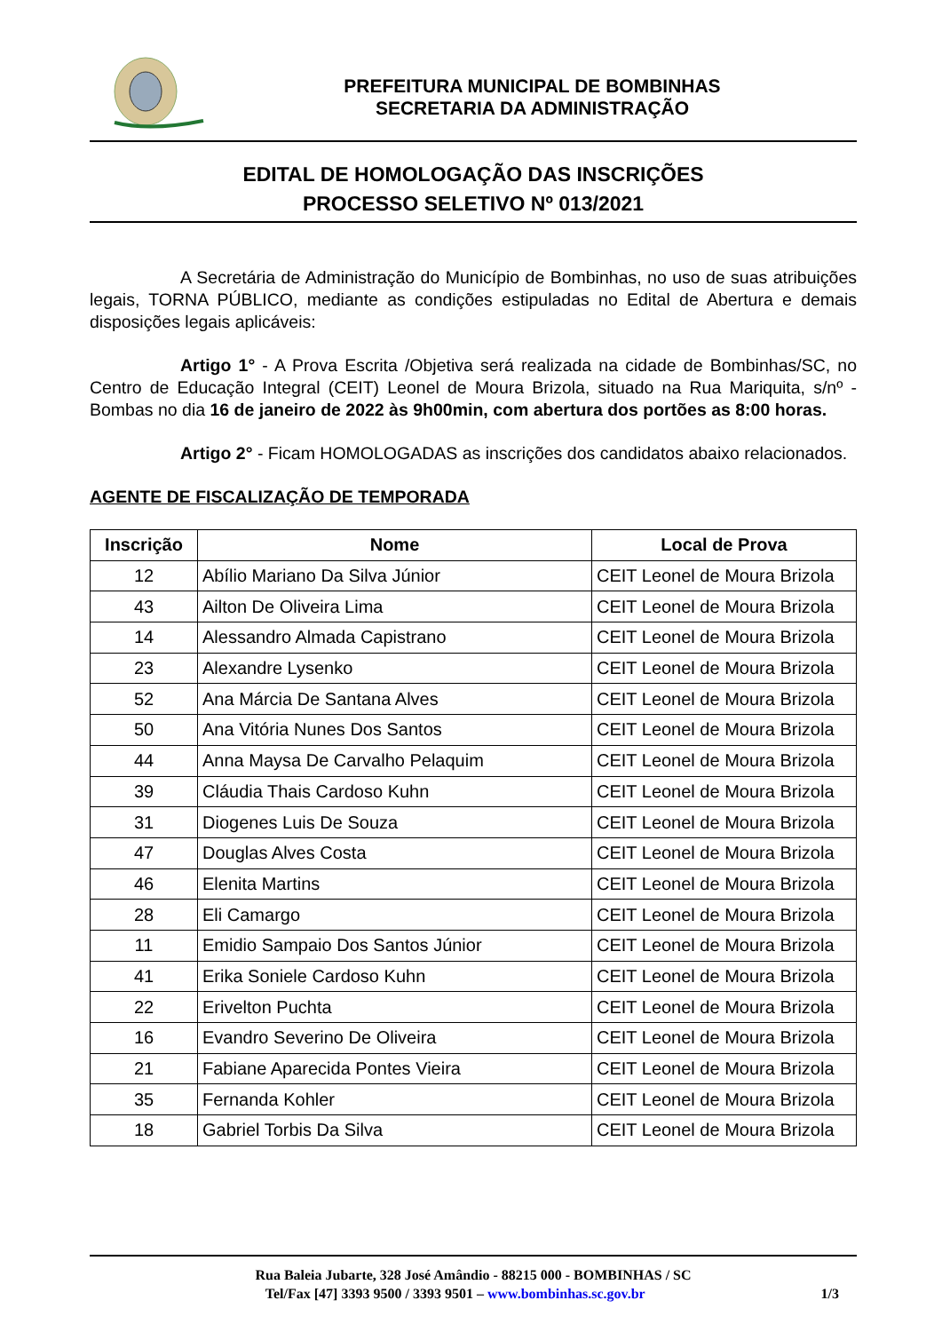PREFEITURA MUNICIPAL DE BOMBINHAS
SECRETARIA DA ADMINISTRAÇÃO
EDITAL DE HOMOLOGAÇÃO DAS INSCRIÇÕES
PROCESSO SELETIVO Nº 013/2021
A Secretária de Administração do Município de Bombinhas, no uso de suas atribuições legais, TORNA PÚBLICO, mediante as condições estipuladas no Edital de Abertura e demais disposições legais aplicáveis:
Artigo 1° - A Prova Escrita /Objetiva será realizada na cidade de Bombinhas/SC, no Centro de Educação Integral (CEIT) Leonel de Moura Brizola, situado na Rua Mariquita, s/nº - Bombas no dia 16 de janeiro de 2022 às 9h00min, com abertura dos portões as 8:00 horas.
Artigo 2° - Ficam HOMOLOGADAS as inscrições dos candidatos abaixo relacionados.
AGENTE DE FISCALIZAÇÃO DE TEMPORADA
| Inscrição | Nome | Local de Prova |
| --- | --- | --- |
| 12 | Abílio Mariano Da Silva Júnior | CEIT Leonel de Moura Brizola |
| 43 | Ailton De Oliveira Lima | CEIT Leonel de Moura Brizola |
| 14 | Alessandro Almada Capistrano | CEIT Leonel de Moura Brizola |
| 23 | Alexandre Lysenko | CEIT Leonel de Moura Brizola |
| 52 | Ana Márcia De Santana Alves | CEIT Leonel de Moura Brizola |
| 50 | Ana Vitória Nunes Dos Santos | CEIT Leonel de Moura Brizola |
| 44 | Anna Maysa De Carvalho Pelaquim | CEIT Leonel de Moura Brizola |
| 39 | Cláudia Thais Cardoso Kuhn | CEIT Leonel de Moura Brizola |
| 31 | Diogenes Luis De Souza | CEIT Leonel de Moura Brizola |
| 47 | Douglas Alves Costa | CEIT Leonel de Moura Brizola |
| 46 | Elenita Martins | CEIT Leonel de Moura Brizola |
| 28 | Eli Camargo | CEIT Leonel de Moura Brizola |
| 11 | Emidio Sampaio Dos Santos Júnior | CEIT Leonel de Moura Brizola |
| 41 | Erika Soniele Cardoso Kuhn | CEIT Leonel de Moura Brizola |
| 22 | Erivelton Puchta | CEIT Leonel de Moura Brizola |
| 16 | Evandro Severino De Oliveira | CEIT Leonel de Moura Brizola |
| 21 | Fabiane Aparecida Pontes Vieira | CEIT Leonel de Moura Brizola |
| 35 | Fernanda Kohler | CEIT Leonel de Moura Brizola |
| 18 | Gabriel Torbis Da Silva | CEIT Leonel de Moura Brizola |
Rua Baleia Jubarte, 328 José Amândio - 88215 000 - BOMBINHAS / SC
Tel/Fax [47] 3393 9500 / 3393 9501 – www.bombinhas.sc.gov.br 1/3